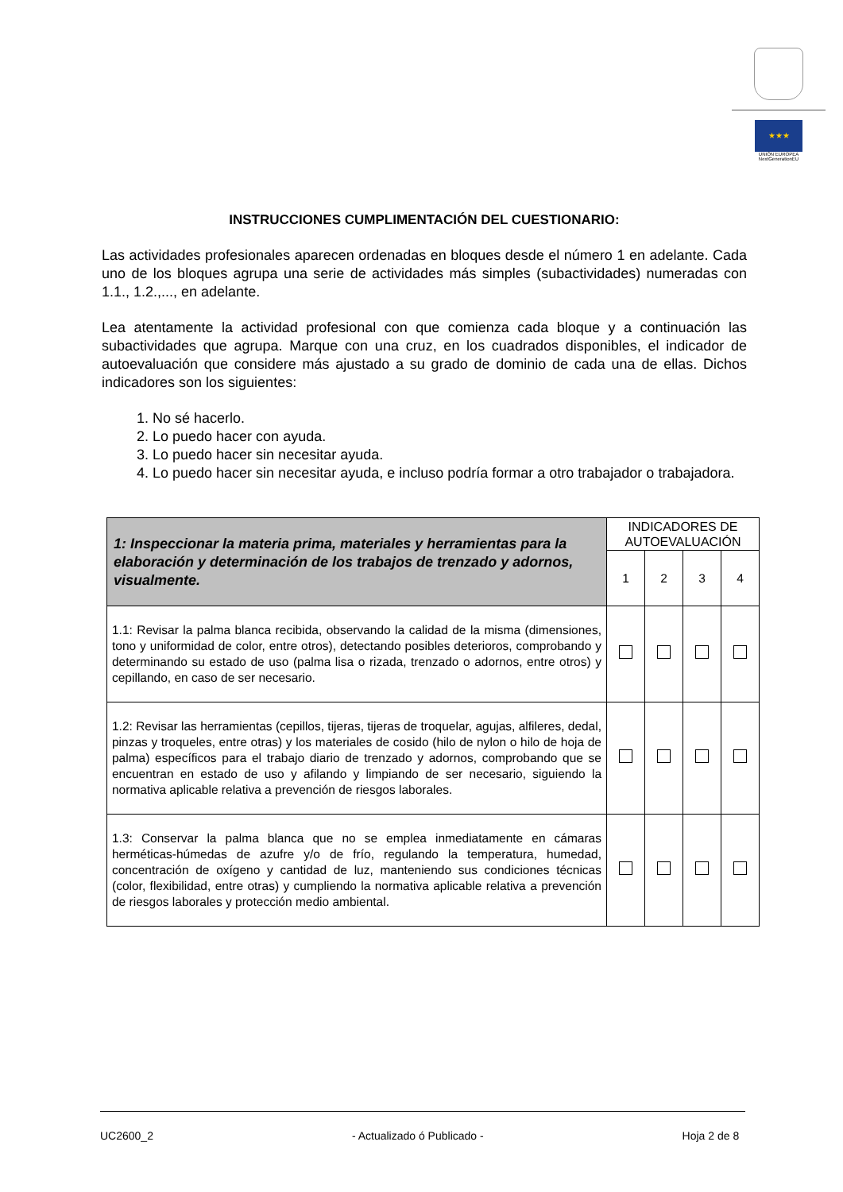★★★
UNIÓN EUROPEA
NextGenerationEU
INSTRUCCIONES CUMPLIMENTACIÓN DEL CUESTIONARIO:
Las actividades profesionales aparecen ordenadas en bloques desde el número 1 en adelante. Cada uno de los bloques agrupa una serie de actividades más simples (subactividades) numeradas con 1.1., 1.2.,..., en adelante.
Lea atentamente la actividad profesional con que comienza cada bloque y a continuación las subactividades que agrupa. Marque con una cruz, en los cuadrados disponibles, el indicador de autoevaluación que considere más ajustado a su grado de dominio de cada una de ellas. Dichos indicadores son los siguientes:
1. No sé hacerlo.
2. Lo puedo hacer con ayuda.
3. Lo puedo hacer sin necesitar ayuda.
4. Lo puedo hacer sin necesitar ayuda, e incluso podría formar a otro trabajador o trabajadora.
| 1: Inspeccionar la materia prima, materiales y herramientas para la elaboración y determinación de los trabajos de trenzado y adornos, visualmente. | INDICADORES DE AUTOEVALUACIÓN | | | |
| --- | --- | --- | --- | --- |
| | 1 | 2 | 3 | 4 |
| 1.1: Revisar la palma blanca recibida, observando la calidad de la misma (dimensiones, tono y uniformidad de color, entre otros), detectando posibles deterioros, comprobando y determinando su estado de uso (palma lisa o rizada, trenzado o adornos, entre otros) y cepillando, en caso de ser necesario. | | | | |
| 1.2: Revisar las herramientas (cepillos, tijeras, tijeras de troquelar, agujas, alfileres, dedal, pinzas y troqueles, entre otras) y los materiales de cosido (hilo de nylon o hilo de hoja de palma) específicos para el trabajo diario de trenzado y adornos, comprobando que se encuentran en estado de uso y afilando y limpiando de ser necesario, siguiendo la normativa aplicable relativa a prevención de riesgos laborales. | | | | |
| 1.3: Conservar la palma blanca que no se emplea inmediatamente en cámaras herméticas-húmedas de azufre y/o de frío, regulando la temperatura, humedad, concentración de oxígeno y cantidad de luz, manteniendo sus condiciones técnicas (color, flexibilidad, entre otras) y cumpliendo la normativa aplicable relativa a prevención de riesgos laborales y protección medio ambiental. | | | | |
UC2600_2 - Actualizado ó Publicado - Hoja 2 de 8